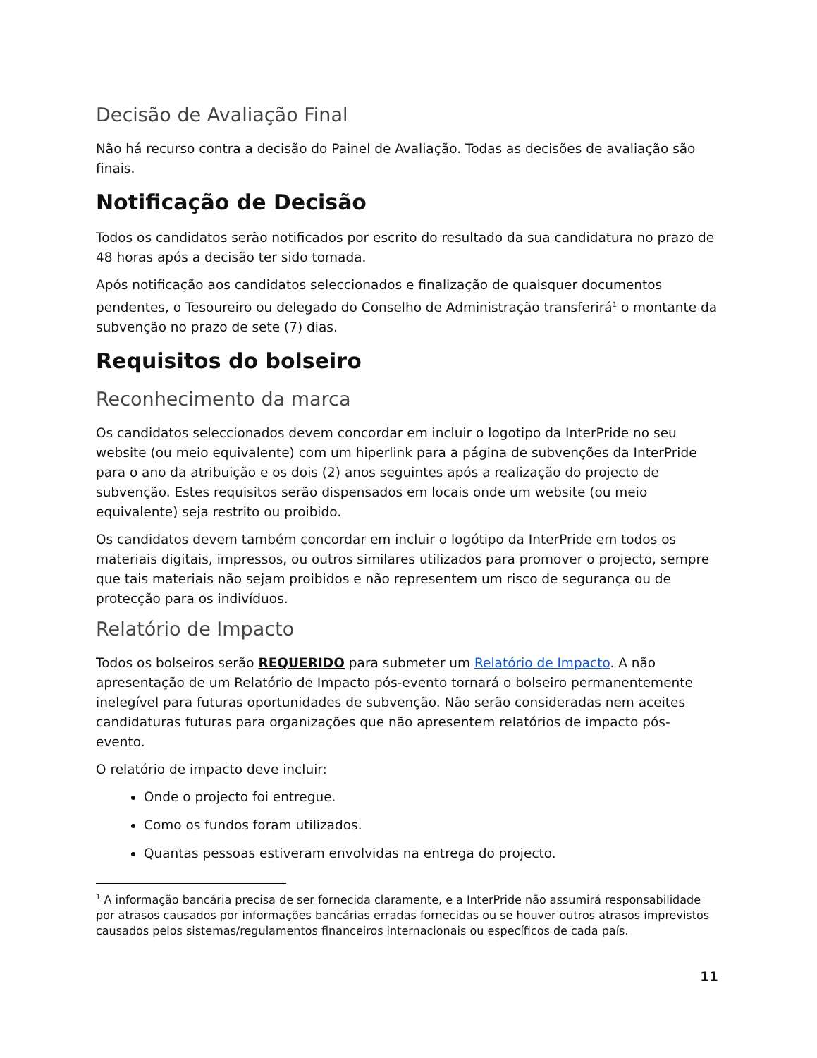Decisão de Avaliação Final
Não há recurso contra a decisão do Painel de Avaliação. Todas as decisões de avaliação são finais.
Notificação de Decisão
Todos os candidatos serão notificados por escrito do resultado da sua candidatura no prazo de 48 horas após a decisão ter sido tomada.
Após notificação aos candidatos seleccionados e finalização de quaisquer documentos pendentes, o Tesoureiro ou delegado do Conselho de Administração transferirá<sup>1</sup> o montante da subvenção no prazo de sete (7) dias.
Requisitos do bolseiro
Reconhecimento da marca
Os candidatos seleccionados devem concordar em incluir o logotipo da InterPride no seu website (ou meio equivalente) com um hiperlink para a página de subvenções da InterPride para o ano da atribuição e os dois (2) anos seguintes após a realização do projecto de subvenção. Estes requisitos serão dispensados em locais onde um website (ou meio equivalente) seja restrito ou proibido.
Os candidatos devem também concordar em incluir o logótipo da InterPride em todos os materiais digitais, impressos, ou outros similares utilizados para promover o projecto, sempre que tais materiais não sejam proibidos e não representem um risco de segurança ou de protecção para os indivíduos.
Relatório de Impacto
Todos os bolseiros serão REQUERIDO para submeter um Relatório de Impacto. A não apresentação de um Relatório de Impacto pós-evento tornará o bolseiro permanentemente inelegível para futuras oportunidades de subvenção. Não serão consideradas nem aceites candidaturas futuras para organizações que não apresentem relatórios de impacto pós-evento.
O relatório de impacto deve incluir:
Onde o projecto foi entregue.
Como os fundos foram utilizados.
Quantas pessoas estiveram envolvidas na entrega do projecto.
<sup>1</sup> A informação bancária precisa de ser fornecida claramente, e a InterPride não assumirá responsabilidade por atrasos causados por informações bancárias erradas fornecidas ou se houver outros atrasos imprevistos causados pelos sistemas/regulamentos financeiros internacionais ou específicos de cada país.
11